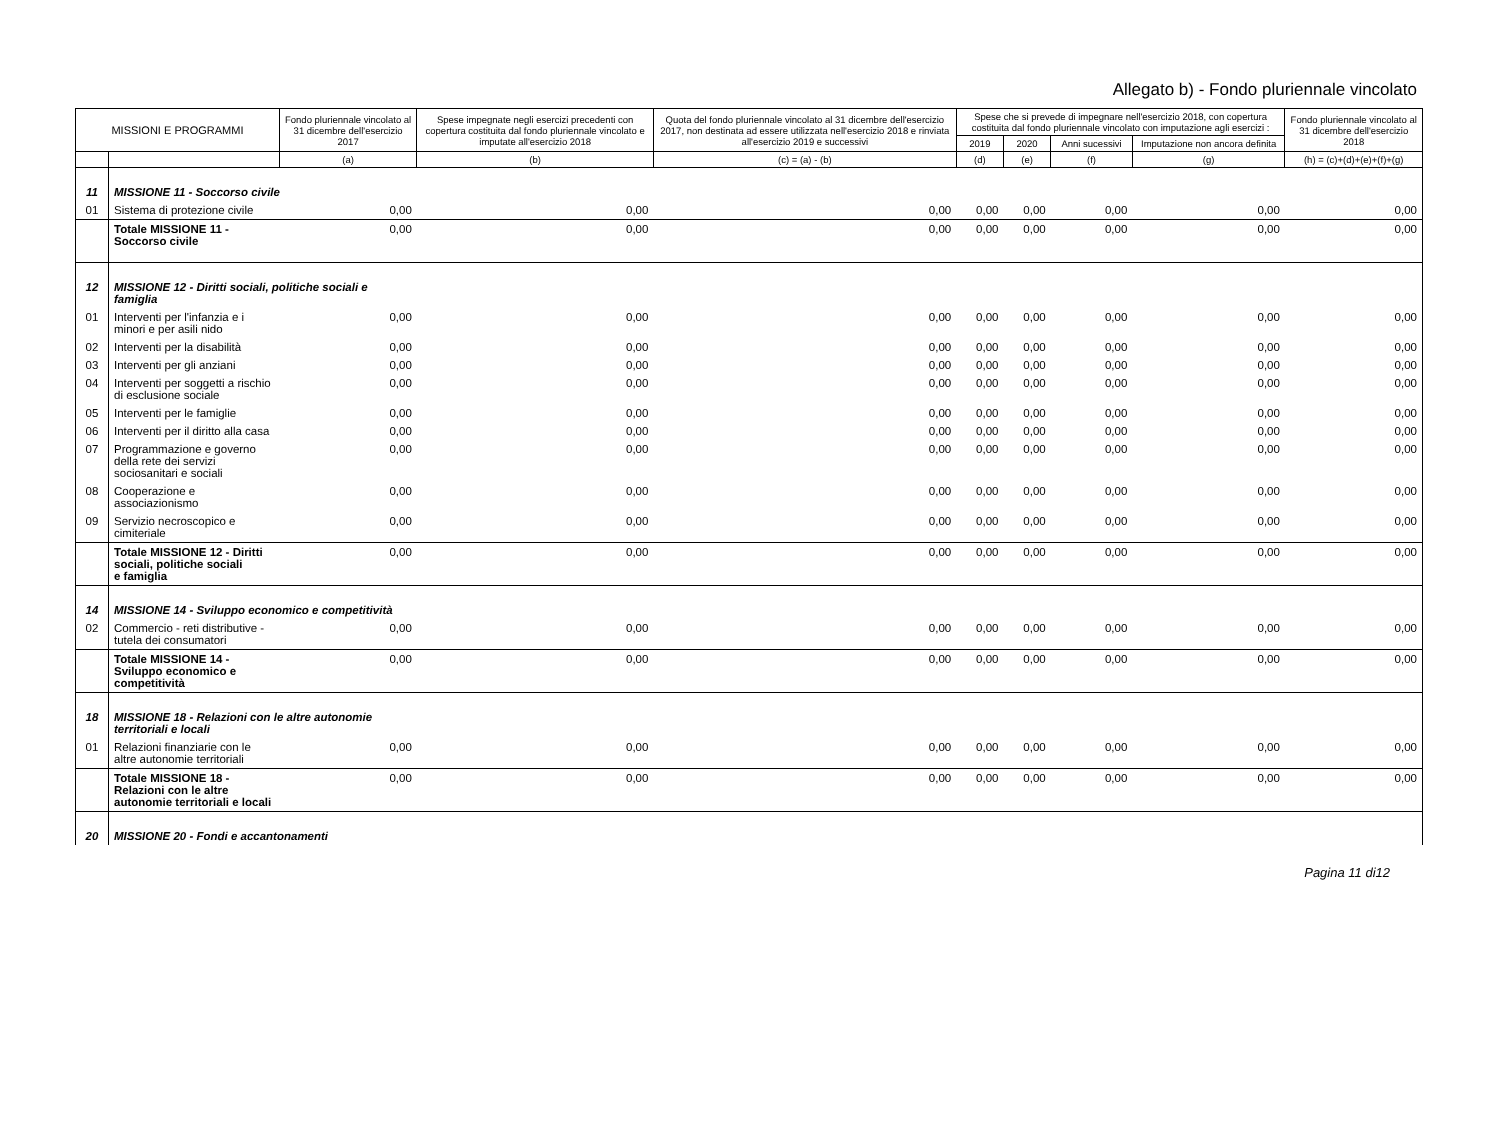Allegato b) - Fondo pluriennale vincolato
| MISSIONI E PROGRAMMI | | Fondo pluriennale vincolato al 31 dicembre dell'esercizio 2017 | Spese impegnate negli esercizi precedenti con copertura costituita dal fondo pluriennale vincolato e imputate all'esercizio 2018 | Quota del fondo pluriennale vincolato al 31 dicembre dell'esercizio 2017, non destinata ad essere utilizzata nell'esercizio 2018 e rinviata all'esercizio 2019 e successivi | Spese che si prevede di impegnare nell'esercizio 2018, con copertura costituita dal fondo pluriennale vincolato con imputazione agli esercizi : | | | | Fondo pluriennale vincolato al 31 dicembre dell'esercizio 2018 |
| --- | --- | --- | --- | --- | --- | --- | --- | --- | --- |
| | | | | | 2019 | 2020 | Anni sucessivi | Imputazione non ancora definita | |
| | | (a) | (b) | (c) = (a) - (b) | (d) | (e) | (f) | (g) | (h) = (c)+(d)+(e)+(f)+(g) |
| 11 | MISSIONE 11 - Soccorso civile | | | | | | | | |
| 01 | Sistema di protezione civile | 0,00 | 0,00 | 0,00 | 0,00 | 0,00 | 0,00 | 0,00 | 0,00 |
| | Totale MISSIONE 11 - Soccorso civile | 0,00 | 0,00 | 0,00 | 0,00 | 0,00 | 0,00 | 0,00 | 0,00 |
| 12 | MISSIONE 12 - Diritti sociali, politiche sociali e famiglia | | | | | | | | |
| 01 | Interventi per l'infanzia e i minori e per asili nido | 0,00 | 0,00 | 0,00 | 0,00 | 0,00 | 0,00 | 0,00 | 0,00 |
| 02 | Interventi per la disabilità | 0,00 | 0,00 | 0,00 | 0,00 | 0,00 | 0,00 | 0,00 | 0,00 |
| 03 | Interventi per gli anziani | 0,00 | 0,00 | 0,00 | 0,00 | 0,00 | 0,00 | 0,00 | 0,00 |
| 04 | Interventi per soggetti a rischio di esclusione sociale | 0,00 | 0,00 | 0,00 | 0,00 | 0,00 | 0,00 | 0,00 | 0,00 |
| 05 | Interventi per le famiglie | 0,00 | 0,00 | 0,00 | 0,00 | 0,00 | 0,00 | 0,00 | 0,00 |
| 06 | Interventi per il diritto alla casa | 0,00 | 0,00 | 0,00 | 0,00 | 0,00 | 0,00 | 0,00 | 0,00 |
| 07 | Programmazione e governo della rete dei servizi sociosanitari e sociali | 0,00 | 0,00 | 0,00 | 0,00 | 0,00 | 0,00 | 0,00 | 0,00 |
| 08 | Cooperazione e associazionismo | 0,00 | 0,00 | 0,00 | 0,00 | 0,00 | 0,00 | 0,00 | 0,00 |
| 09 | Servizio necroscopico e cimiteriale | 0,00 | 0,00 | 0,00 | 0,00 | 0,00 | 0,00 | 0,00 | 0,00 |
| | Totale MISSIONE 12 - Diritti sociali, politiche sociali e famiglia | 0,00 | 0,00 | 0,00 | 0,00 | 0,00 | 0,00 | 0,00 | 0,00 |
| 14 | MISSIONE 14 - Sviluppo economico e competitività | | | | | | | | |
| 02 | Commercio - reti distributive - tutela dei consumatori | 0,00 | 0,00 | 0,00 | 0,00 | 0,00 | 0,00 | 0,00 | 0,00 |
| | Totale MISSIONE 14 - Sviluppo economico e competitività | 0,00 | 0,00 | 0,00 | 0,00 | 0,00 | 0,00 | 0,00 | 0,00 |
| 18 | MISSIONE 18 - Relazioni con le altre autonomie territoriali e locali | | | | | | | | |
| 01 | Relazioni finanziarie con le altre autonomie territoriali | 0,00 | 0,00 | 0,00 | 0,00 | 0,00 | 0,00 | 0,00 | 0,00 |
| | Totale MISSIONE 18 - Relazioni con le altre autonomie territoriali e locali | 0,00 | 0,00 | 0,00 | 0,00 | 0,00 | 0,00 | 0,00 | 0,00 |
| 20 | MISSIONE 20 - Fondi e accantonamenti | | | | | | | | |
Pagina 11 di12